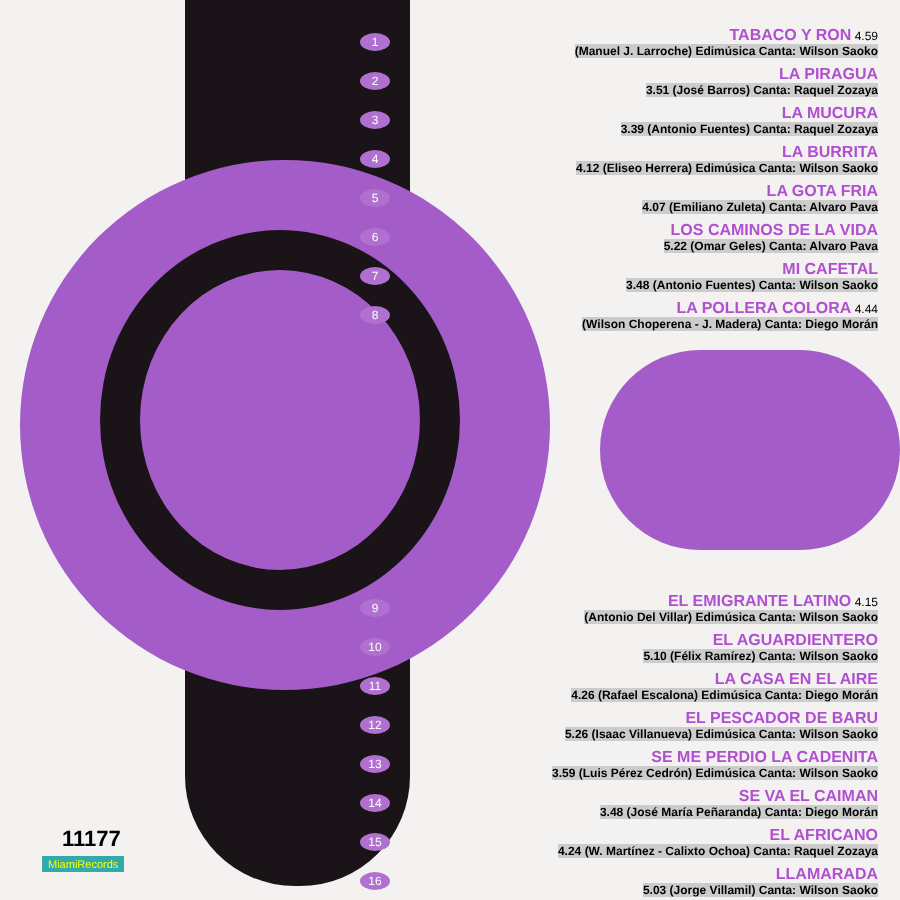1
TABACO Y RON 4.59
(Manuel J. Larroche) Edimúsica Canta: Wilson Saoko
2
LA PIRAGUA
3.51 (José Barros) Canta: Raquel Zozaya
3
LA MUCURA
3.39 (Antonio Fuentes) Canta: Raquel Zozaya
4
LA BURRITA
4.12 (Eliseo Herrera) Edimúsica Canta: Wilson Saoko
5
LA GOTA FRIA
4.07 (Emiliano Zuleta) Canta: Alvaro Pava
6
LOS CAMINOS DE LA VIDA
5.22 (Omar Geles) Canta: Alvaro Pava
7
MI CAFETAL
3.48 (Antonio Fuentes) Canta: Wilson Saoko
8
LA POLLERA COLORA 4.44
(Wilson Choperena - J. Madera) Canta: Diego Morán
9
EL EMIGRANTE LATINO 4.15
(Antonio Del Villar) Edimúsica Canta: Wilson Saoko
10
EL AGUARDIENTERO
5.10 (Félix Ramírez) Canta: Wilson Saoko
11
LA CASA EN EL AIRE
4.26 (Rafael Escalona) Edimúsica Canta: Diego Morán
12
EL PESCADOR DE BARU
5.26 (Isaac Villanueva) Edimúsica Canta: Wilson Saoko
13
SE ME PERDIO LA CADENITA
3.59 (Luis Pérez Cedrón) Edimúsica Canta: Wilson Saoko
14
SE VA EL CAIMAN
3.48 (José María Peñaranda) Canta: Diego Morán
15
EL AFRICANO
4.24 (W. Martínez - Calixto Ochoa) Canta: Raquel Zozaya
16
LLAMARADA
5.03 (Jorge Villamil) Canta: Wilson Saoko
11177
MiamiRecords